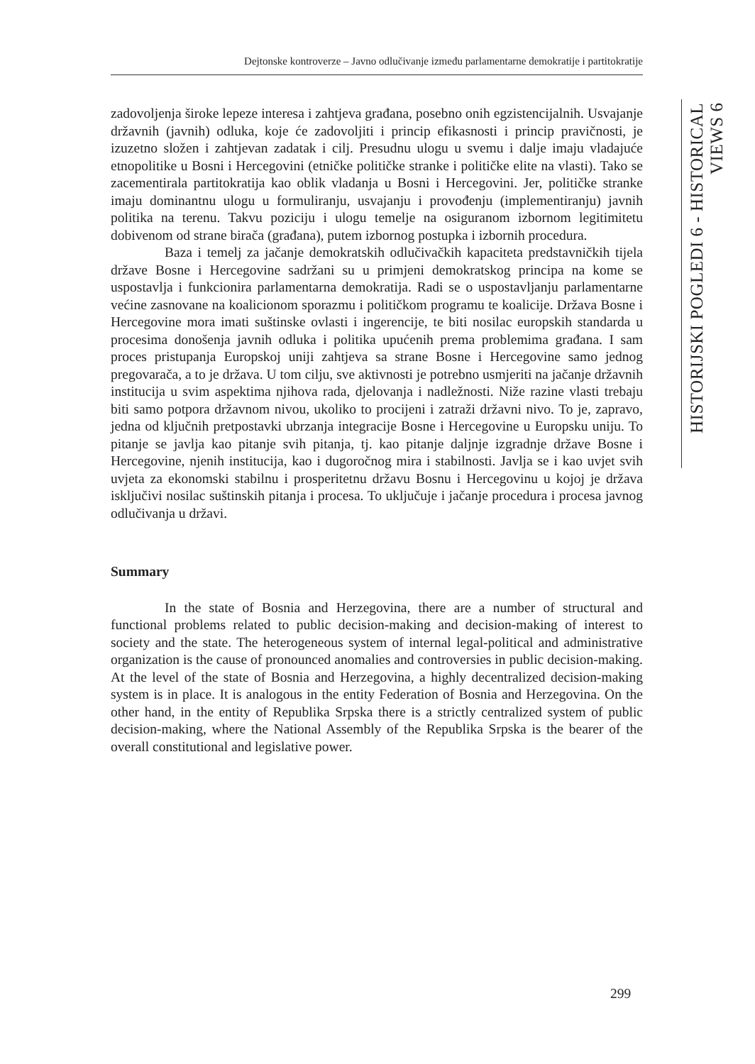Dejtonske kontroverze – Javno odlučivanje između parlamentarne demokratije i partitokratije
HISTORIJSKI POGLEDI 6 - HISTORICAL VIEWS 6
zadovoljenja široke lepeze interesa i zahtjeva građana, posebno onih egzistencijalnih. Usvajanje državnih (javnih) odluka, koje će zadovoljiti i princip efikasnosti i princip pravičnosti, je izuzetno složen i zahtjevan zadatak i cilj. Presudnu ulogu u svemu i dalje imaju vladajuće etnopolitike u Bosni i Hercegovini (etničke političke stranke i političke elite na vlasti). Tako se zacementirala partitokratija kao oblik vladanja u Bosni i Hercegovini. Jer, političke stranke imaju dominantnu ulogu u formuliranju, usvajanju i provođenju (implementiranju) javnih politika na terenu. Takvu poziciju i ulogu temelje na osiguranom izbornom legitimitetu dobivenom od strane birača (građana), putem izbornog postupka i izbornih procedura.
Baza i temelj za jačanje demokratskih odlučivačkih kapaciteta predstavničkih tijela države Bosne i Hercegovine sadržani su u primjeni demokratskog principa na kome se uspostavlja i funkcionira parlamentarna demokratija. Radi se o uspostavljanju parlamentarne većine zasnovane na koalicionom sporazmu i političkom programu te koalicije. Država Bosne i Hercegovine mora imati suštinske ovlasti i ingerencije, te biti nosilac europskih standarda u procesima donošenja javnih odluka i politika upućenih prema problemima građana. I sam proces pristupanja Europskoj uniji zahtjeva sa strane Bosne i Hercegovine samo jednog pregovarača, a to je država. U tom cilju, sve aktivnosti je potrebno usmjeriti na jačanje državnih institucija u svim aspektima njihova rada, djelovanja i nadležnosti. Niže razine vlasti trebaju biti samo potpora državnom nivou, ukoliko to procijeni i zatraži državni nivo. To je, zapravo, jedna od ključnih pretpostavki ubrzanja integracije Bosne i Hercegovine u Europsku uniju. To pitanje se javlja kao pitanje svih pitanja, tj. kao pitanje daljnje izgradnje države Bosne i Hercegovine, njenih institucija, kao i dugoročnog mira i stabilnosti. Javlja se i kao uvjet svih uvjeta za ekonomski stabilnu i prosperitetnu državu Bosnu i Hercegovinu u kojoj je država isključivi nosilac suštinskih pitanja i procesa. To uključuje i jačanje procedura i procesa javnog odlučivanja u državi.
Summary
In the state of Bosnia and Herzegovina, there are a number of structural and functional problems related to public decision-making and decision-making of interest to society and the state. The heterogeneous system of internal legal-political and administrative organization is the cause of pronounced anomalies and controversies in public decision-making. At the level of the state of Bosnia and Herzegovina, a highly decentralized decision-making system is in place. It is analogous in the entity Federation of Bosnia and Herzegovina. On the other hand, in the entity of Republika Srpska there is a strictly centralized system of public decision-making, where the National Assembly of the Republika Srpska is the bearer of the overall constitutional and legislative power.
299